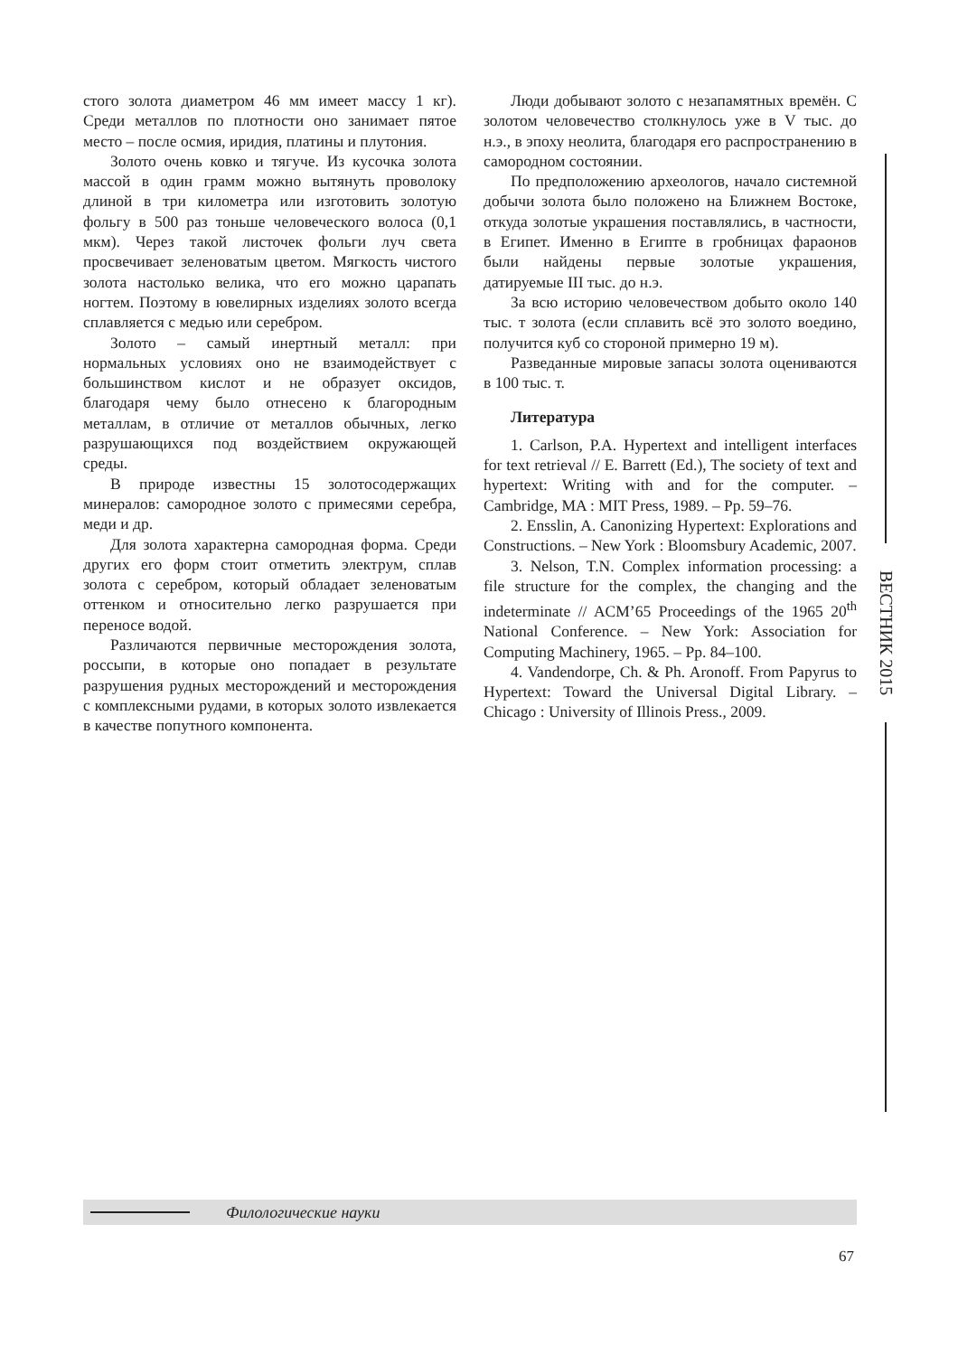стого золота диаметром 46 мм имеет массу 1 кг). Среди металлов по плотности оно занимает пятое место – после осмия, иридия, платины и плутония.
Золото очень ковко и тягуче. Из кусочка золота массой в один грамм можно вытянуть проволоку длиной в три километра или изготовить золотую фольгу в 500 раз тоньше человеческого волоса (0,1 мкм). Через такой листочек фольги луч света просвечивает зеленоватым цветом. Мягкость чистого золота настолько велика, что его можно царапать ногтем. Поэтому в ювелирных изделиях золото всегда сплавляется с медью или серебром.
Золото – самый инертный металл: при нормальных условиях оно не взаимодействует с большинством кислот и не образует оксидов, благодаря чему было отнесено к благородным металлам, в отличие от металлов обычных, легко разрушающихся под воздействием окружающей среды.
В природе известны 15 золотосодержащих минералов: самородное золото с примесями серебра, меди и др.
Для золота характерна самородная форма. Среди других его форм стоит отметить электрум, сплав золота с серебром, который обладает зеленоватым оттенком и относительно легко разрушается при переносе водой.
Различаются первичные месторождения золота, россыпи, в которые оно попадает в результате разрушения рудных месторождений и месторождения с комплексными рудами, в которых золото извлекается в качестве попутного компонента.
Люди добывают золото с незапамятных времён. С золотом человечество столкнулось уже в V тыс. до н.э., в эпоху неолита, благодаря его распространению в самородном состоянии.
По предположению археологов, начало системной добычи золота было положено на Ближнем Востоке, откуда золотые украшения поставлялись, в частности, в Египет. Именно в Египте в гробницах фараонов были найдены первые золотые украшения, датируемые III тыс. до н.э.
За всю историю человечеством добыто около 140 тыс. т золота (если сплавить всё это золото воедино, получится куб со стороной примерно 19 м).
Разведанные мировые запасы золота оцениваются в 100 тыс. т.
Литература
1. Carlson, P.A. Hypertext and intelligent interfaces for text retrieval // E. Barrett (Ed.), The society of text and hypertext: Writing with and for the computer. – Cambridge, MA : MIT Press, 1989. – Pp. 59–76.
2. Ensslin, A. Canonizing Hypertext: Explorations and Constructions. – New York : Bloomsbury Academic, 2007.
3. Nelson, T.N. Complex information processing: a file structure for the complex, the changing and the indeterminate // ACM’65 Proceedings of the 1965 20<sup>th</sup> National Conference. – New York: Association for Computing Machinery, 1965. – Pp. 84–100.
4. Vandendorpe, Ch. & Ph. Aronoff. From Papyrus to Hypertext: Toward the Universal Digital Library. – Chicago : University of Illinois Press., 2009.
ВЕСТНИК 2015
Филологические науки
67